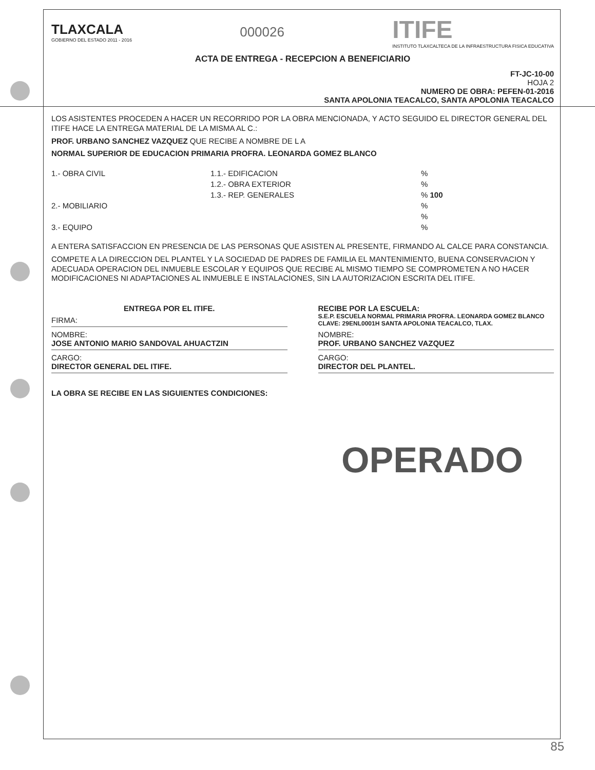TLAXCALA
GOBIERNO DEL ESTADO 2011 - 2016
000026
ITIFE
INSTITUTO TLAXCALTECA DE LA INFRAESTRUCTURA FISICA EDUCATIVA
ACTA DE ENTREGA - RECEPCION A BENEFICIARIO
FT-JC-10-00
HOJA 2
NUMERO DE OBRA: PEFEN-01-2016
SANTA APOLONIA TEACALCO, SANTA APOLONIA TEACALCO
LOS ASISTENTES PROCEDEN A HACER UN RECORRIDO POR LA OBRA MENCIONADA, Y ACTO SEGUIDO EL DIRECTOR GENERAL DEL ITIFE HACE LA ENTREGA MATERIAL DE LA MISMA AL C.:
PROF. URBANO SANCHEZ VAZQUEZ QUE RECIBE A NOMBRE DE L A
NORMAL SUPERIOR DE EDUCACION PRIMARIA PROFRA. LEONARDA GOMEZ BLANCO
1.- OBRA CIVIL
1.1.- EDIFICACION
%
1.2.- OBRA EXTERIOR
%
1.3.- REP. GENERALES
% 100
2.- MOBILIARIO
%
%
3.- EQUIPO
%
A ENTERA SATISFACCION EN PRESENCIA DE LAS PERSONAS QUE ASISTEN AL PRESENTE, FIRMANDO AL CALCE PARA CONSTANCIA.
COMPETE A LA DIRECCION DEL PLANTEL Y LA SOCIEDAD DE PADRES DE FAMILIA EL MANTENIMIENTO, BUENA CONSERVACION Y ADECUADA OPERACION DEL INMUEBLE ESCOLAR Y EQUIPOS QUE RECIBE AL MISMO TIEMPO SE COMPROMETEN A NO HACER MODIFICACIONES NI ADAPTACIONES AL INMUEBLE E INSTALACIONES, SIN LA AUTORIZACION ESCRITA DEL ITIFE.
ENTREGA POR EL ITIFE.
FIRMA:
NOMBRE:
JOSE ANTONIO MARIO SANDOVAL AHUACTZIN
CARGO:
DIRECTOR GENERAL DEL ITIFE.
RECIBE POR LA ESCUELA:
S.E.P. ESCUELA NORMAL PRIMARIA PROFRA. LEONARDA GOMEZ BLANCO CLAVE: 29ENL0001H SANTA APOLONIA TEACALCO, TLAX.
NOMBRE:
PROF. URBANO SANCHEZ VAZQUEZ
CARGO:
DIRECTOR DEL PLANTEL.
LA OBRA SE RECIBE EN LAS SIGUIENTES CONDICIONES:
OPERADO
85